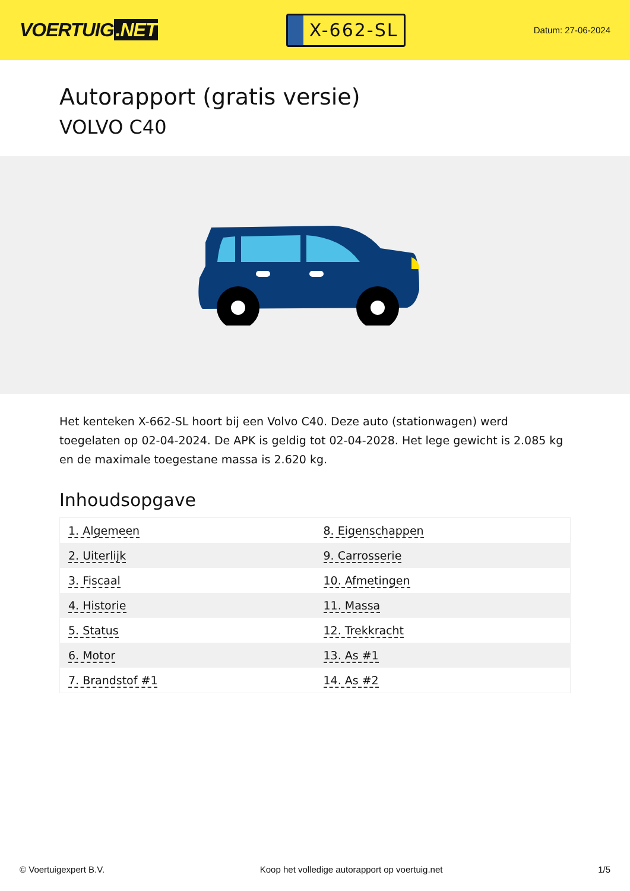VOERTUIG.NET
X-662-SL
Datum: 27-06-2024
Autorapport (gratis versie)
VOLVO C40
Het kenteken X-662-SL hoort bij een Volvo C40. Deze auto (stationwagen) werd toegelaten op 02-04-2024. De APK is geldig tot 02-04-2028. Het lege gewicht is 2.085 kg en de maximale toegestane massa is 2.620 kg.
Inhoudsopgave
| 1. Algemeen | 8. Eigenschappen |
| 2. Uiterlijk | 9. Carrosserie |
| 3. Fiscaal | 10. Afmetingen |
| 4. Historie | 11. Massa |
| 5. Status | 12. Trekkracht |
| 6. Motor | 13. As #1 |
| 7. Brandstof #1 | 14. As #2 |
© Voertuigexpert B.V. Koop het volledige autorapport op voertuig.net 1/5